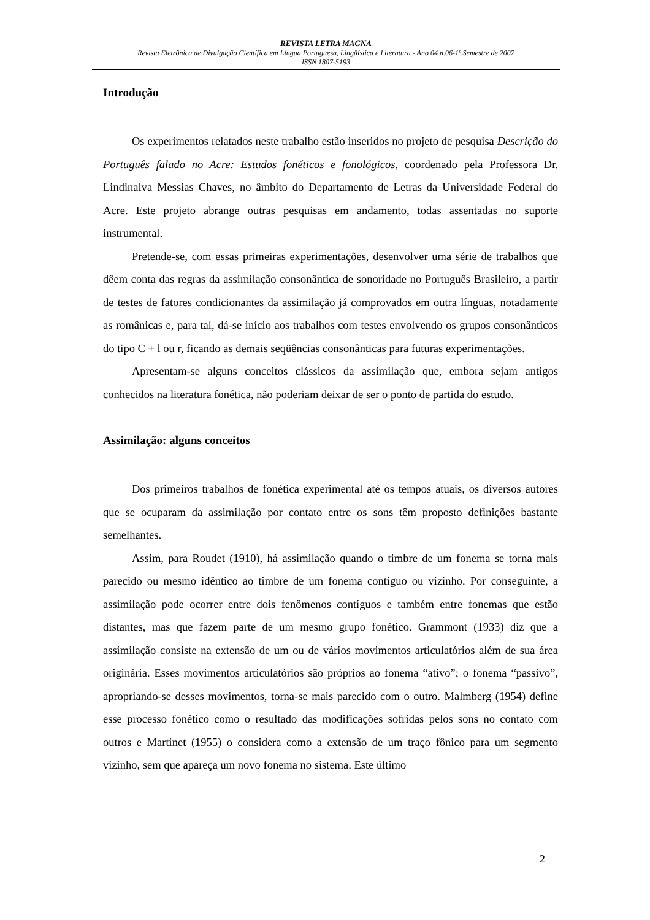REVISTA LETRA MAGNA
Revista Eletrônica de Divulgação Científica em Língua Portuguesa, Lingüística e Literatura - Ano 04 n.06-1º Semestre de 2007
ISSN 1807-5193
Introdução
Os experimentos relatados neste trabalho estão inseridos no projeto de pesquisa Descrição do Português falado no Acre: Estudos fonéticos e fonológicos, coordenado pela Professora Dr. Lindinalva Messias Chaves, no âmbito do Departamento de Letras da Universidade Federal do Acre. Este projeto abrange outras pesquisas em andamento, todas assentadas no suporte instrumental.
Pretende-se, com essas primeiras experimentações, desenvolver uma série de trabalhos que dêem conta das regras da assimilação consonântica de sonoridade no Português Brasileiro, a partir de testes de fatores condicionantes da assimilação já comprovados em outra línguas, notadamente as românicas e, para tal, dá-se início aos trabalhos com testes envolvendo os grupos consonânticos do tipo C + l ou r, ficando as demais seqüências consonânticas para futuras experimentações.
Apresentam-se alguns conceitos clássicos da assimilação que, embora sejam antigos conhecidos na literatura fonética, não poderiam deixar de ser o ponto de partida do estudo.
Assimilação: alguns conceitos
Dos primeiros trabalhos de fonética experimental até os tempos atuais, os diversos autores que se ocuparam da assimilação por contato entre os sons têm proposto definições bastante semelhantes.
Assim, para Roudet (1910), há assimilação quando o timbre de um fonema se torna mais parecido ou mesmo idêntico ao timbre de um fonema contíguo ou vizinho. Por conseguinte, a assimilação pode ocorrer entre dois fenômenos contíguos e também entre fonemas que estão distantes, mas que fazem parte de um mesmo grupo fonético. Grammont (1933) diz que a assimilação consiste na extensão de um ou de vários movimentos articulatórios além de sua área originária. Esses movimentos articulatórios são próprios ao fonema “ativo”; o fonema “passivo”, apropriando-se desses movimentos, torna-se mais parecido com o outro. Malmberg (1954) define esse processo fonético como o resultado das modificações sofridas pelos sons no contato com outros e Martinet (1955) o considera como a extensão de um traço fônico para um segmento vizinho, sem que apareça um novo fonema no sistema. Este último
2